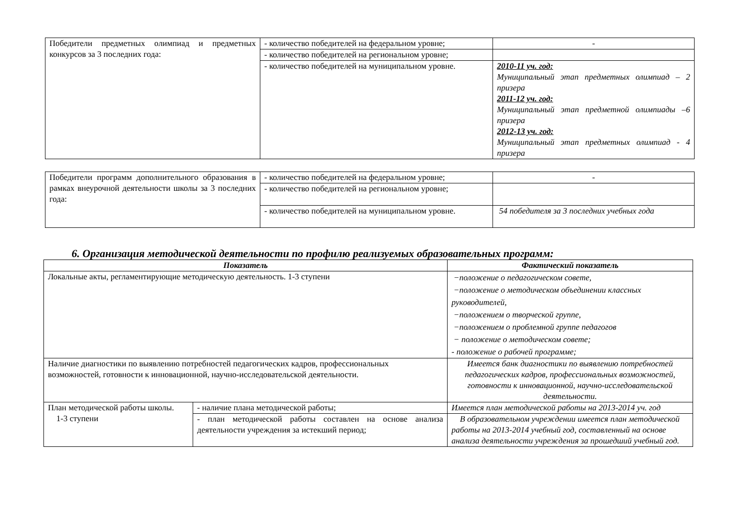| Победители предметных олимпиад и предметных конкурсов за 3 последних года: | - количество победителей на федеральном уровне; | - |
| | - количество победителей на региональном уровне; | |
| | - количество победителей на муниципальном уровне. | 2010-11 уч. год: Муниципальный этап предметных олимпиад – 2 призера 2011-12 уч. год: Муниципальный этап предметной олимпиады –6 призера 2012-13 уч. год: Муниципальный этап предметных олимпиад - 4 призера |
| Победители программ дополнительного образования в рамках внеурочной деятельности школы за 3 последних года: | - количество победителей на федеральном уровне; | - |
| | - количество победителей на региональном уровне; | |
| | - количество победителей на муниципальном уровне. | 54 победителя за 3 последних учебных года |
6. Организация методической деятельности по профилю реализуемых образовательных программ:
| Показатель | | Фактический показатель |
| --- | --- | --- |
| Локальные акты, регламентирующие методическую деятельность. 1-3 ступени | | −положение о педагогическом совете, −положение о методическом объединении классных руководителей, −положением о творческой группе, −положением о проблемной группе педагогов − положение о методическом совете; - положение о рабочей программе; |
| Наличие диагностики по выявлению потребностей педагогических кадров, профессиональных возможностей, готовности к инновационной, научно-исследовательской деятельности. | | Имеется банк диагностики по выявлению потребностей педагогических кадров, профессиональных возможностей, готовности к инновационной, научно-исследовательской деятельности. |
| План методической работы школы. 1-3 ступени | - наличие плана методической работы; | Имеется план методической работы на 2013-2014 уч. год |
| | - план методической работы составлен на основе анализа деятельности учреждения за истекший период; | В образовательном учреждении имеется план методической работы на 2013-2014 учебный год, составленный на основе анализа деятельности учреждения за прошедший учебный год. |